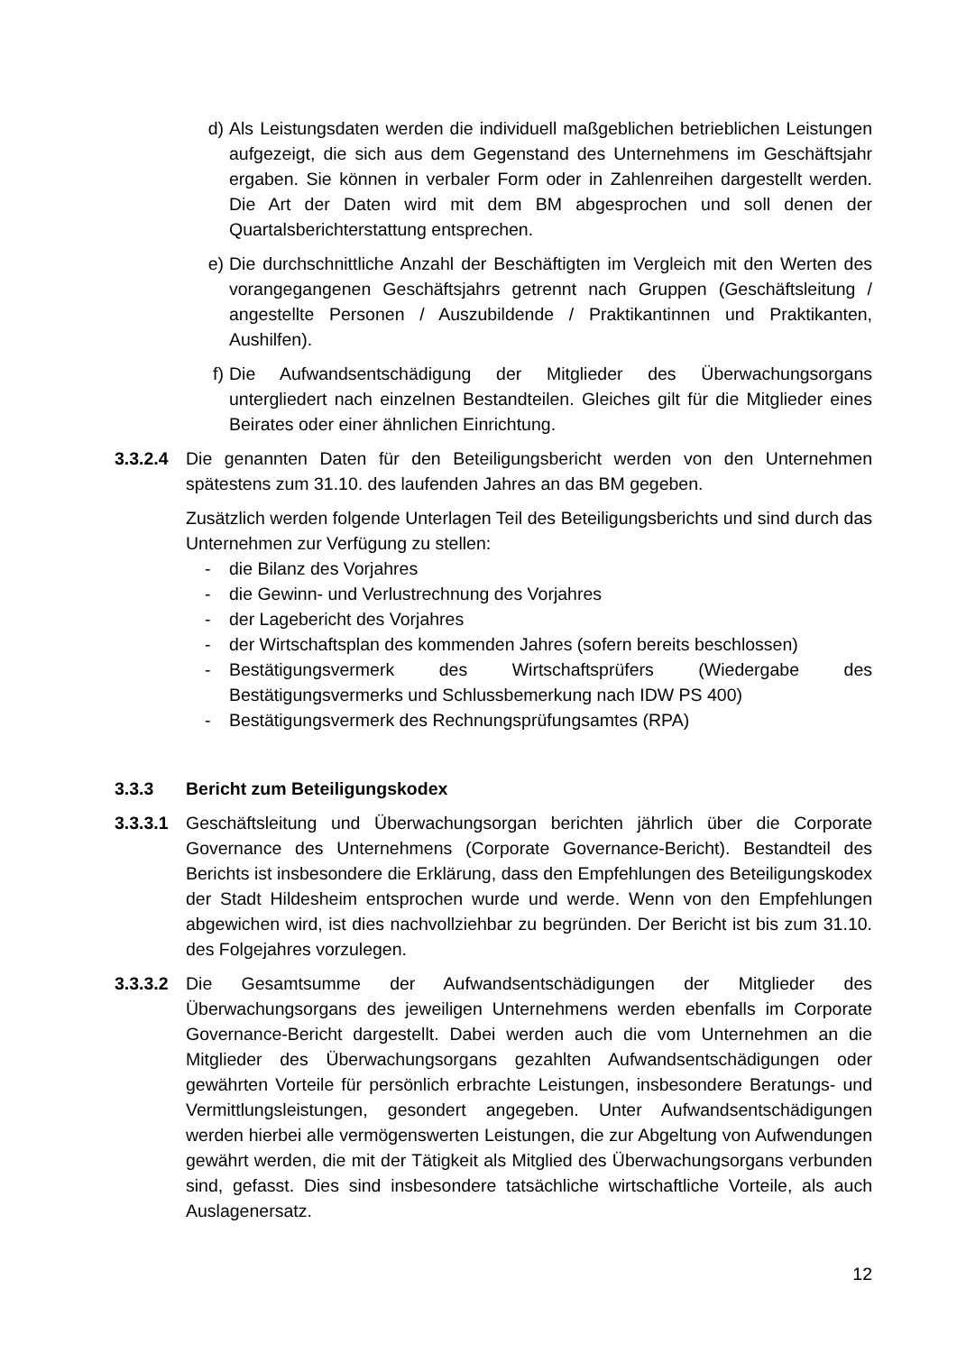d) Als Leistungsdaten werden die individuell maßgeblichen betrieblichen Leistungen aufgezeigt, die sich aus dem Gegenstand des Unternehmens im Geschäftsjahr ergaben. Sie können in verbaler Form oder in Zahlenreihen dargestellt werden. Die Art der Daten wird mit dem BM abgesprochen und soll denen der Quartalsberichterstattung entsprechen.
e) Die durchschnittliche Anzahl der Beschäftigten im Vergleich mit den Werten des vorangegangenen Geschäftsjahrs getrennt nach Gruppen (Geschäftsleitung / angestellte Personen / Auszubildende / Praktikantinnen und Praktikanten, Aushilfen).
f) Die Aufwandsentschädigung der Mitglieder des Überwachungsorgans untergliedert nach einzelnen Bestandteilen. Gleiches gilt für die Mitglieder eines Beirates oder einer ähnlichen Einrichtung.
3.3.2.4
Die genannten Daten für den Beteiligungsbericht werden von den Unternehmen spätestens zum 31.10. des laufenden Jahres an das BM gegeben.
Zusätzlich werden folgende Unterlagen Teil des Beteiligungsberichts und sind durch das Unternehmen zur Verfügung zu stellen:
- die Bilanz des Vorjahres
- die Gewinn- und Verlustrechnung des Vorjahres
- der Lagebericht des Vorjahres
- der Wirtschaftsplan des kommenden Jahres (sofern bereits beschlossen)
- Bestätigungsvermerk des Wirtschaftsprüfers (Wiedergabe des Bestätigungsvermerks und Schlussbemerkung nach IDW PS 400)
- Bestätigungsvermerk des Rechnungsprüfungsamtes (RPA)
3.3.3 Bericht zum Beteiligungskodex
3.3.3.1
Geschäftsleitung und Überwachungsorgan berichten jährlich über die Corporate Governance des Unternehmens (Corporate Governance-Bericht). Bestandteil des Berichts ist insbesondere die Erklärung, dass den Empfehlungen des Beteiligungskodex der Stadt Hildesheim entsprochen wurde und werde. Wenn von den Empfehlungen abgewichen wird, ist dies nachvollziehbar zu begründen. Der Bericht ist bis zum 31.10. des Folgejahres vorzulegen.
3.3.3.2
Die Gesamtsumme der Aufwandsentschädigungen der Mitglieder des Überwachungsorgans des jeweiligen Unternehmens werden ebenfalls im Corporate Governance-Bericht dargestellt. Dabei werden auch die vom Unternehmen an die Mitglieder des Überwachungsorgans gezahlten Aufwandsentschädigungen oder gewährten Vorteile für persönlich erbrachte Leistungen, insbesondere Beratungs- und Vermittlungsleistungen, gesondert angegeben. Unter Aufwandsentschädigungen werden hierbei alle vermögenswerten Leistungen, die zur Abgeltung von Aufwendungen gewährt werden, die mit der Tätigkeit als Mitglied des Überwachungsorgans verbunden sind, gefasst. Dies sind insbesondere tatsächliche wirtschaftliche Vorteile, als auch Auslagenersatz.
12